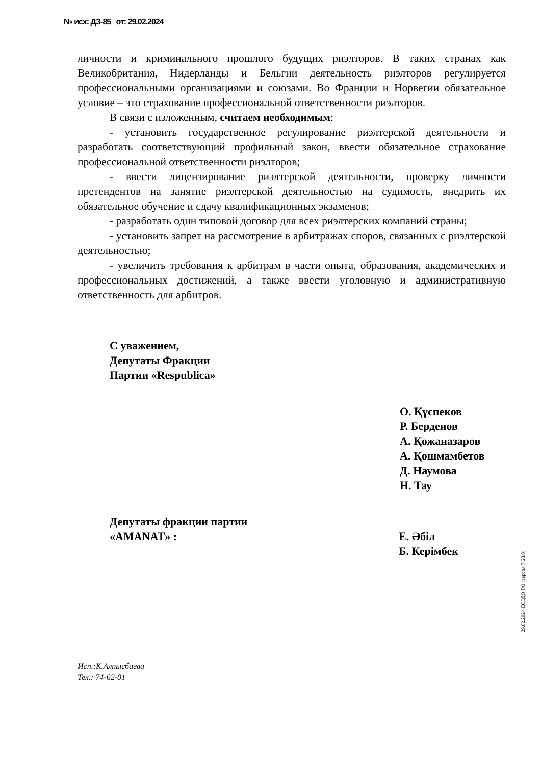№ исх: ДЗ-85 от: 29.02.2024
личности и криминального прошлого будущих риэлторов. В таких странах как Великобритания, Нидерланды и Бельгии деятельность риэлторов регулируется профессиональными организациями и союзами. Во Франции и Норвегии обязательное условие – это страхование профессиональной ответственности риэлторов.
В связи с изложенным, считаем необходимым:
- установить государственное регулирование риэлтерской деятельности и разработать соответствующий профильный закон, ввести обязательное страхование профессиональной ответственности риэлторов;
- ввести лицензирование риэлтерской деятельности, проверку личности претендентов на занятие риэлтерской деятельностью на судимость, внедрить их обязательное обучение и сдачу квалификационных экзаменов;
- разработать один типовой договор для всех риэлтерских компаний страны;
- установить запрет на рассмотрение в арбитражах споров, связанных с риэлтерской деятельностью;
- увеличить требования к арбитрам в части опыта, образования, академических и профессиональных достижений, а также ввести уголовную и административную ответственность для арбитров.
С уважением,
Депутаты Фракции
Партии «Respublica»
О. Құспеков
Р. Берденов
А. Қожаназаров
А. Қошмамбетов
Д. Наумова
Н. Тау
Депутаты фракции партии
«AMANAT» :
Е. Әбіл
Б. Керімбек
Исп.:К.Алпысбаева
Тел.: 74-62-01
29.02.2024 ЕСЭДО ГО (версия 7.23.0)